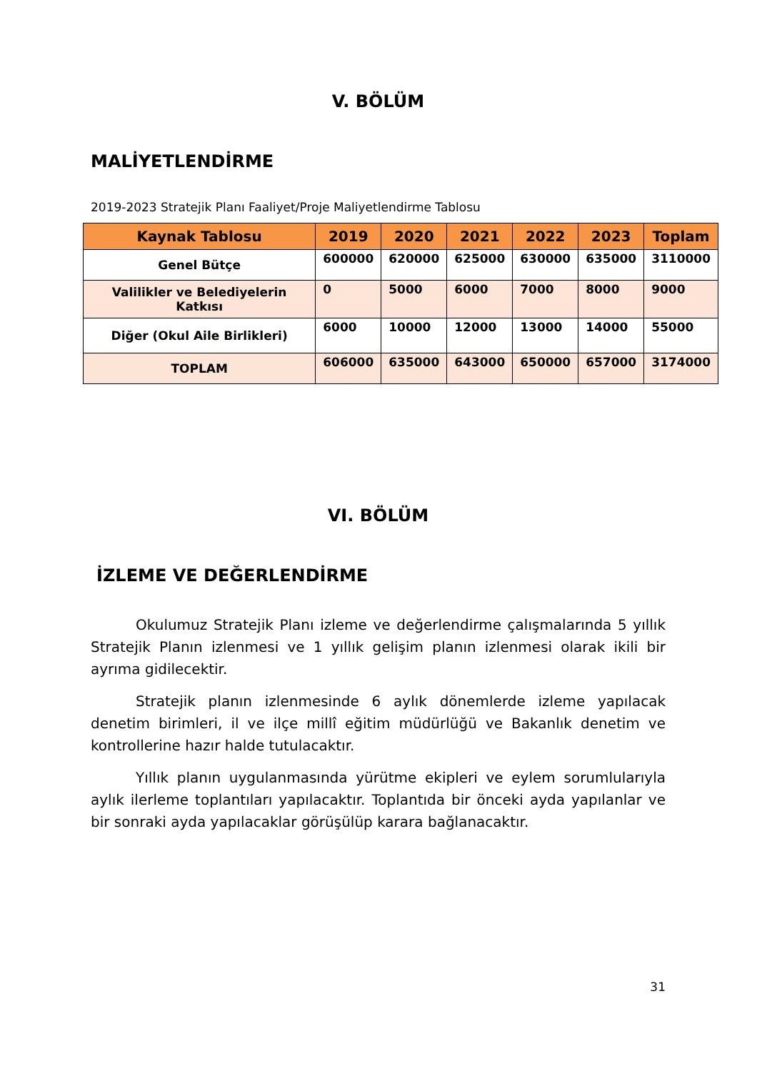V. BÖLÜM
MALİYETLENDİRME
2019-2023 Stratejik Planı Faaliyet/Proje Maliyetlendirme Tablosu
| Kaynak Tablosu | 2019 | 2020 | 2021 | 2022 | 2023 | Toplam |
| --- | --- | --- | --- | --- | --- | --- |
| Genel Bütçe | 600000 | 620000 | 625000 | 630000 | 635000 | 3110000 |
| Valilikler ve Belediyelerin Katkısı | 0 | 5000 | 6000 | 7000 | 8000 | 9000 |
| Diğer (Okul Aile Birlikleri) | 6000 | 10000 | 12000 | 13000 | 14000 | 55000 |
| TOPLAM | 606000 | 635000 | 643000 | 650000 | 657000 | 3174000 |
VI. BÖLÜM
İZLEME VE DEĞERLENDİRME
Okulumuz Stratejik Planı izleme ve değerlendirme çalışmalarında 5 yıllık Stratejik Planın izlenmesi ve 1 yıllık gelişim planın izlenmesi olarak ikili bir ayrıma gidilecektir.
Stratejik planın izlenmesinde 6 aylık dönemlerde izleme yapılacak denetim birimleri, il ve ilçe millî eğitim müdürlüğü ve Bakanlık denetim ve kontrollerine hazır halde tutulacaktır.
Yıllık planın uygulanmasında yürütme ekipleri ve eylem sorumlularıyla aylık ilerleme toplantıları yapılacaktır. Toplantıda bir önceki ayda yapılanlar ve bir sonraki ayda yapılacaklar görüşülüp karara bağlanacaktır.
31